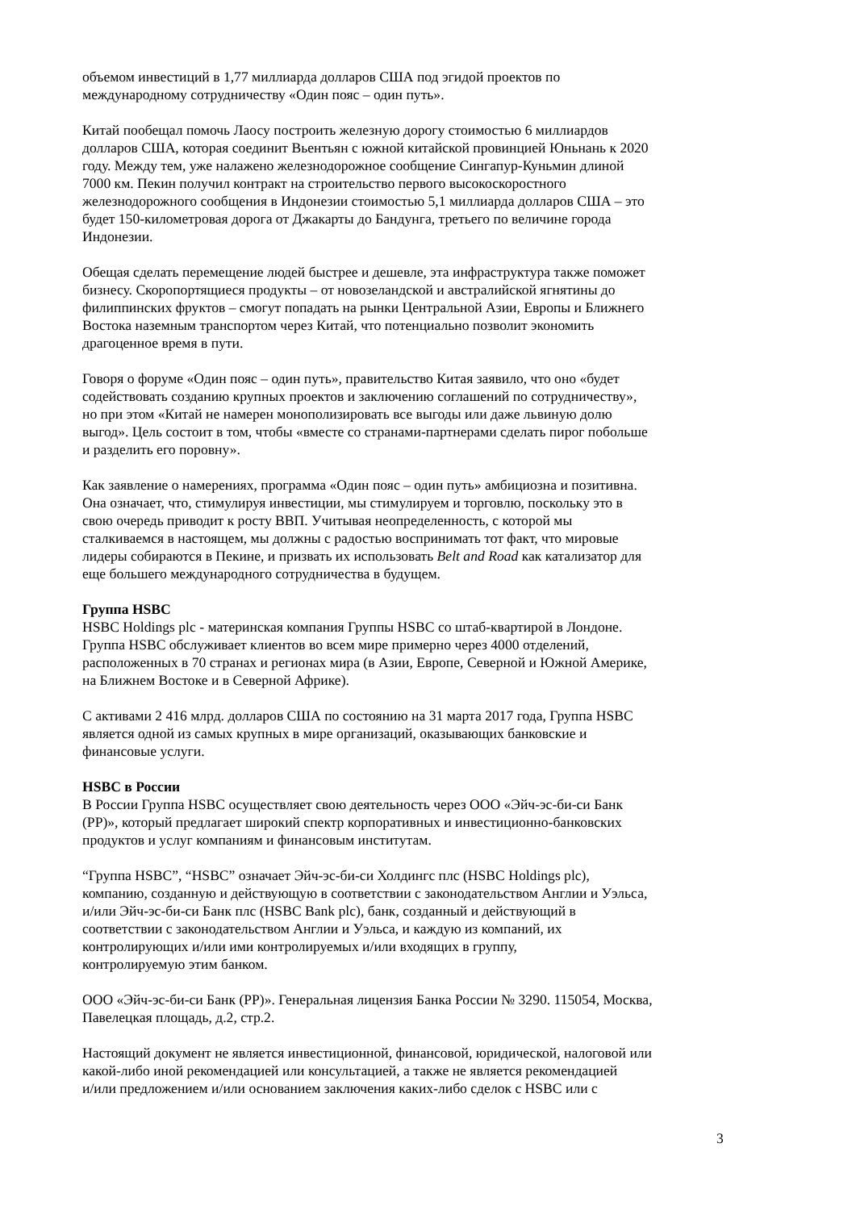объемом инвестиций в 1,77 миллиарда долларов США под эгидой проектов по
международному сотрудничеству «Один пояс – один путь».
Китай пообещал помочь Лаосу построить железную дорогу стоимостью 6 миллиардов
долларов США, которая соединит Вьентьян с южной китайской провинцией Юньнань к 2020
году. Между тем, уже налажено железнодорожное сообщение Сингапур-Куньмин длиной
7000 км. Пекин получил контракт на строительство первого высокоскоростного
железнодорожного сообщения в Индонезии стоимостью 5,1 миллиарда долларов США – это
будет 150-километровая дорога от Джакарты до Бандунга, третьего по величине города
Индонезии.
Обещая сделать перемещение людей быстрее и дешевле, эта инфраструктура также поможет
бизнесу. Скоропортящиеся продукты – от новозеландской и австралийской ягнятины до
филиппинских фруктов – смогут попадать на рынки Центральной Азии, Европы и Ближнего
Востока наземным транспортом через Китай, что потенциально позволит экономить
драгоценное время в пути.
Говоря о форуме «Один пояс – один путь», правительство Китая заявило, что оно «будет
содействовать созданию крупных проектов и заключению соглашений по сотрудничеству»,
но при этом «Китай не намерен монополизировать все выгоды или даже львиную долю
выгод». Цель состоит в том, чтобы «вместе со странами-партнерами сделать пирог побольше
и разделить его поровну».
Как заявление о намерениях, программа «Один пояс – один путь» амбициозна и позитивна.
Она означает, что, стимулируя инвестиции, мы стимулируем и торговлю, поскольку это в
свою очередь приводит к росту ВВП. Учитывая неопределенность, с которой мы
сталкиваемся в настоящем, мы должны с радостью воспринимать тот факт, что мировые
лидеры собираются в Пекине, и призвать их использовать Belt and Road как катализатор для
еще большего международного сотрудничества в будущем.
Группа HSBC
HSBC Holdings plc - материнская компания Группы HSBC со штаб-квартирой в Лондоне.
Группа HSBC обслуживает клиентов во всем мире примерно через 4000 отделений,
расположенных в 70 странах и регионах мира (в Азии, Европе, Северной и Южной Америке,
на Ближнем Востоке и в Северной Африке).
С активами 2 416 млрд. долларов США по состоянию на 31 марта 2017 года, Группа HSBC
является одной из самых крупных в мире организаций, оказывающих банковские и
финансовые услуги.
HSBC в России
В России Группа HSBC осуществляет свою деятельность через ООО «Эйч-эс-би-си Банк
(РР)», который предлагает широкий спектр корпоративных и инвестиционно-банковских
продуктов и услуг компаниям и финансовым институтам.
“Группа HSBC”, “HSBC” означает Эйч-эс-би-си Холдингс плс (HSBC Holdings plc),
компанию, созданную и действующую в соответствии с законодательством Англии и Уэльса,
и/или Эйч-эс-би-си Банк плс (HSBC Bank plc), банк, созданный и действующий в
соответствии с законодательством Англии и Уэльса, и каждую из компаний, их
контролирующих и/или ими контролируемых и/или входящих в группу,
контролируемую этим банком.
ООО «Эйч-эс-би-си Банк (РР)». Генеральная лицензия Банка России № 3290. 115054, Москва,
Павелецкая площадь, д.2, стр.2.
Настоящий документ не является инвестиционной, финансовой, юридической, налоговой или
какой-либо иной рекомендацией или консультацией, а также не является рекомендацией
и/или предложением и/или основанием заключения каких-либо сделок с HSBC или с
3